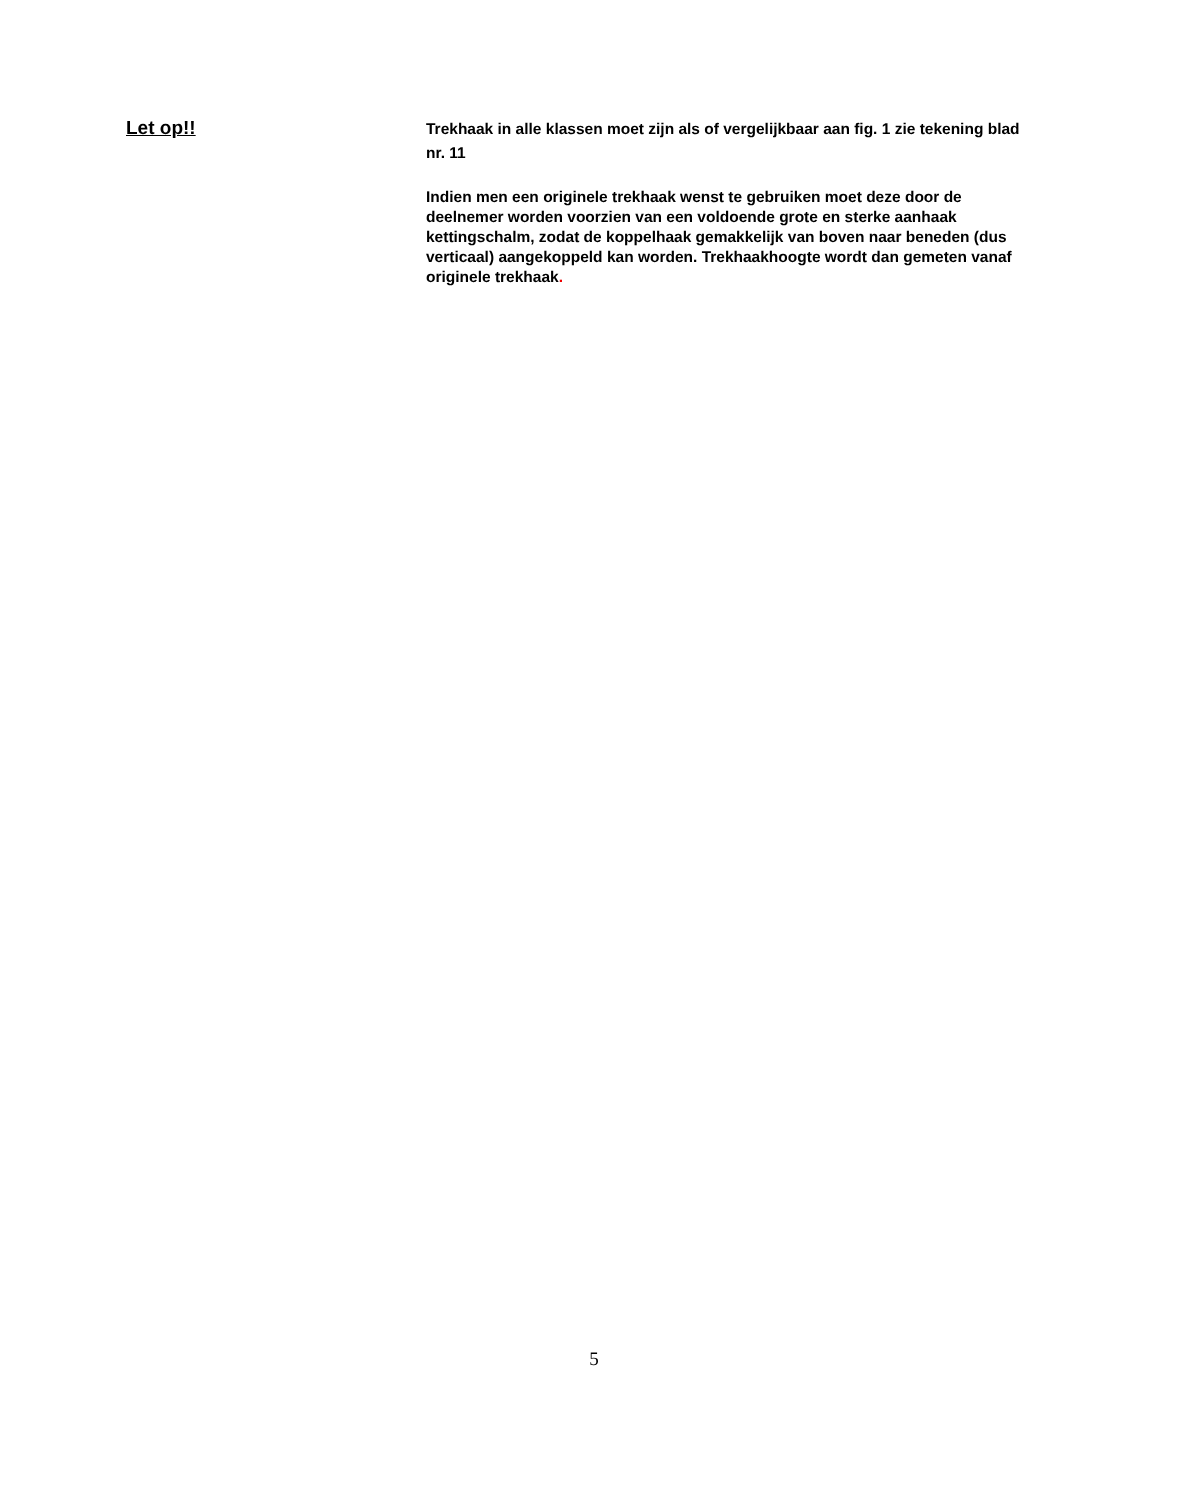Let op!!
Trekhaak in alle klassen moet zijn als of vergelijkbaar aan fig. 1 zie tekening blad nr. 11
Indien men een originele trekhaak wenst te gebruiken moet deze door de deelnemer worden voorzien van een voldoende grote en sterke aanhaak kettingschalm, zodat de koppelhaak gemakkelijk van boven naar beneden (dus verticaal) aangekoppeld kan worden. Trekhaakhoogte wordt dan gemeten vanaf originele trekhaak.
5